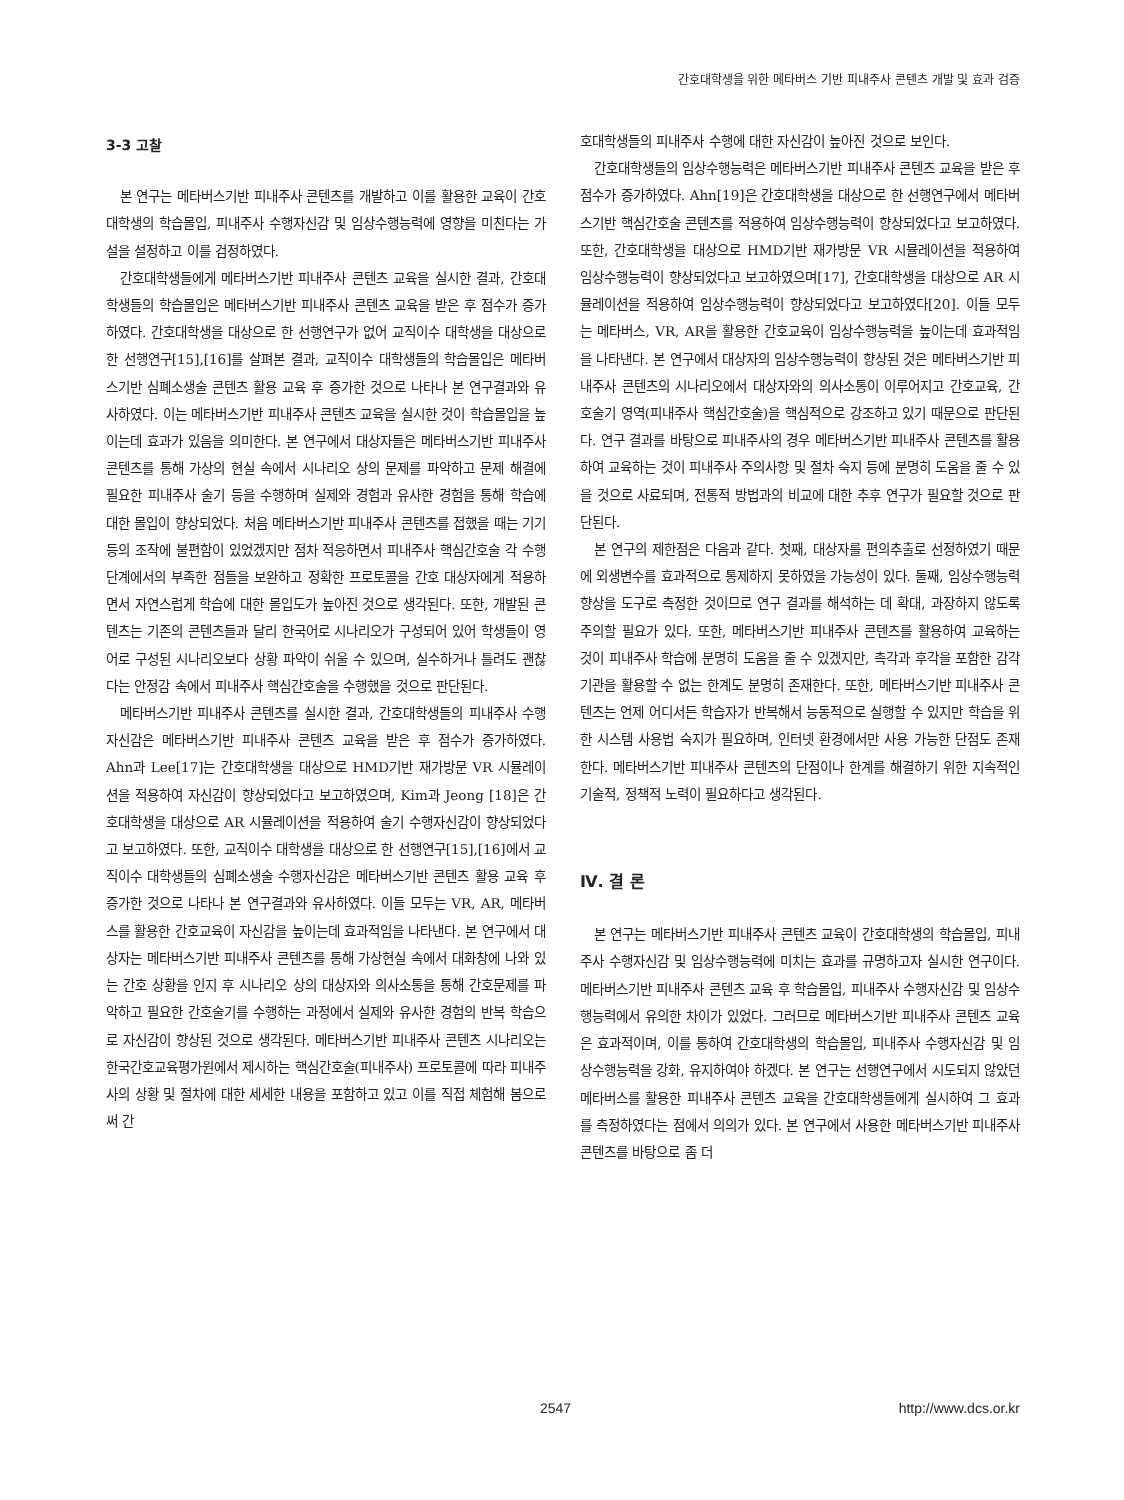간호대학생을 위한 메타버스 기반 피내주사 콘텐츠 개발 및 효과 검증
3-3 고찰
본 연구는 메타버스기반 피내주사 콘텐츠를 개발하고 이를 활용한 교육이 간호대학생의 학습몰입, 피내주사 수행자신감 및 임상수행능력에 영향을 미친다는 가설을 설정하고 이를 검정하였다.
간호대학생들에게 메타버스기반 피내주사 콘텐츠 교육을 실시한 결과, 간호대학생들의 학습몰입은 메타버스기반 피내주사 콘텐츠 교육을 받은 후 점수가 증가하였다. 간호대학생을 대상으로 한 선행연구가 없어 교직이수 대학생을 대상으로 한 선행연구[15],[16]를 살펴본 결과, 교직이수 대학생들의 학습몰입은 메타버스기반 심폐소생술 콘텐츠 활용 교육 후 증가한 것으로 나타나 본 연구결과와 유사하였다. 이는 메타버스기반 피내주사 콘텐츠 교육을 실시한 것이 학습몰입을 높이는데 효과가 있음을 의미한다. 본 연구에서 대상자들은 메타버스기반 피내주사 콘텐츠를 통해 가상의 현실 속에서 시나리오 상의 문제를 파악하고 문제 해결에 필요한 피내주사 술기 등을 수행하며 실제와 경험과 유사한 경험을 통해 학습에 대한 몰입이 향상되었다. 처음 메타버스기반 피내주사 콘텐츠를 접했을 때는 기기 등의 조작에 불편함이 있었겠지만 점차 적응하면서 피내주사 핵심간호술 각 수행 단계에서의 부족한 점들을 보완하고 정확한 프로토콜을 간호 대상자에게 적용하면서 자연스럽게 학습에 대한 몰입도가 높아진 것으로 생각된다. 또한, 개발된 콘텐츠는 기존의 콘텐츠들과 달리 한국어로 시나리오가 구성되어 있어 학생들이 영어로 구성된 시나리오보다 상황 파악이 쉬울 수 있으며, 실수하거나 틀려도 괜찮다는 안정감 속에서 피내주사 핵심간호술을 수행했을 것으로 판단된다.
메타버스기반 피내주사 콘텐츠를 실시한 결과, 간호대학생들의 피내주사 수행자신감은 메타버스기반 피내주사 콘텐츠 교육을 받은 후 점수가 증가하였다. Ahn과 Lee[17]는 간호대학생을 대상으로 HMD기반 재가방문 VR 시뮬레이션을 적용하여 자신감이 향상되었다고 보고하였으며, Kim과 Jeong [18]은 간호대학생을 대상으로 AR 시뮬레이션을 적용하여 술기 수행자신감이 향상되었다고 보고하였다. 또한, 교직이수 대학생을 대상으로 한 선행연구[15],[16]에서 교직이수 대학생들의 심폐소생술 수행자신감은 메타버스기반 콘텐츠 활용 교육 후 증가한 것으로 나타나 본 연구결과와 유사하였다. 이들 모두는 VR, AR, 메타버스를 활용한 간호교육이 자신감을 높이는데 효과적임을 나타낸다. 본 연구에서 대상자는 메타버스기반 피내주사 콘텐츠를 통해 가상현실 속에서 대화창에 나와 있는 간호 상황을 인지 후 시나리오 상의 대상자와 의사소통을 통해 간호문제를 파악하고 필요한 간호술기를 수행하는 과정에서 실제와 유사한 경험의 반복 학습으로 자신감이 향상된 것으로 생각된다. 메타버스기반 피내주사 콘텐츠 시나리오는 한국간호교육평가원에서 제시하는 핵심간호술(피내주사) 프로토콜에 따라 피내주사의 상황 및 절차에 대한 세세한 내용을 포함하고 있고 이를 직접 체험해 봄으로써 간
호대학생들의 피내주사 수행에 대한 자신감이 높아진 것으로 보인다.
간호대학생들의 임상수행능력은 메타버스기반 피내주사 콘텐츠 교육을 받은 후 점수가 증가하였다. Ahn[19]은 간호대학생을 대상으로 한 선행연구에서 메타버스기반 핵심간호술 콘텐츠를 적용하여 임상수행능력이 향상되었다고 보고하였다. 또한, 간호대학생을 대상으로 HMD기반 재가방문 VR 시뮬레이션을 적용하여 임상수행능력이 향상되었다고 보고하였으며[17], 간호대학생을 대상으로 AR 시뮬레이션을 적용하여 임상수행능력이 향상되었다고 보고하였다[20]. 이들 모두는 메타버스, VR, AR을 활용한 간호교육이 임상수행능력을 높이는데 효과적임을 나타낸다. 본 연구에서 대상자의 임상수행능력이 향상된 것은 메타버스기반 피내주사 콘텐츠의 시나리오에서 대상자와의 의사소통이 이루어지고 간호교육, 간호술기 영역(피내주사 핵심간호술)을 핵심적으로 강조하고 있기 때문으로 판단된다. 연구 결과를 바탕으로 피내주사의 경우 메타버스기반 피내주사 콘텐츠를 활용하여 교육하는 것이 피내주사 주의사항 및 절차 숙지 등에 분명히 도움을 줄 수 있을 것으로 사료되며, 전통적 방법과의 비교에 대한 추후 연구가 필요할 것으로 판단된다.
본 연구의 제한점은 다음과 같다. 첫째, 대상자를 편의추출로 선정하였기 때문에 외생변수를 효과적으로 통제하지 못하였을 가능성이 있다. 둘째, 임상수행능력 향상을 도구로 측정한 것이므로 연구 결과를 해석하는 데 확대, 과장하지 않도록 주의할 필요가 있다. 또한, 메타버스기반 피내주사 콘텐츠를 활용하여 교육하는 것이 피내주사 학습에 분명히 도움을 줄 수 있겠지만, 촉각과 후각을 포함한 감각기관을 활용할 수 없는 한계도 분명히 존재한다. 또한, 메타버스기반 피내주사 콘텐츠는 언제 어디서든 학습자가 반복해서 능동적으로 실행할 수 있지만 학습을 위한 시스템 사용법 숙지가 필요하며, 인터넷 환경에서만 사용 가능한 단점도 존재한다. 메타버스기반 피내주사 콘텐츠의 단점이나 한계를 해결하기 위한 지속적인 기술적, 정책적 노력이 필요하다고 생각된다.
Ⅳ. 결 론
본 연구는 메타버스기반 피내주사 콘텐츠 교육이 간호대학생의 학습몰입, 피내주사 수행자신감 및 임상수행능력에 미치는 효과를 규명하고자 실시한 연구이다. 메타버스기반 피내주사 콘텐츠 교육 후 학습몰입, 피내주사 수행자신감 및 임상수행능력에서 유의한 차이가 있었다. 그러므로 메타버스기반 피내주사 콘텐츠 교육은 효과적이며, 이를 통하여 간호대학생의 학습몰입, 피내주사 수행자신감 및 임상수행능력을 강화, 유지하여야 하겠다. 본 연구는 선행연구에서 시도되지 않았던 메타버스를 활용한 피내주사 콘텐츠 교육을 간호대학생들에게 실시하여 그 효과를 측정하였다는 점에서 의의가 있다. 본 연구에서 사용한 메타버스기반 피내주사 콘텐츠를 바탕으로 좀 더
2547 http://www.dcs.or.kr